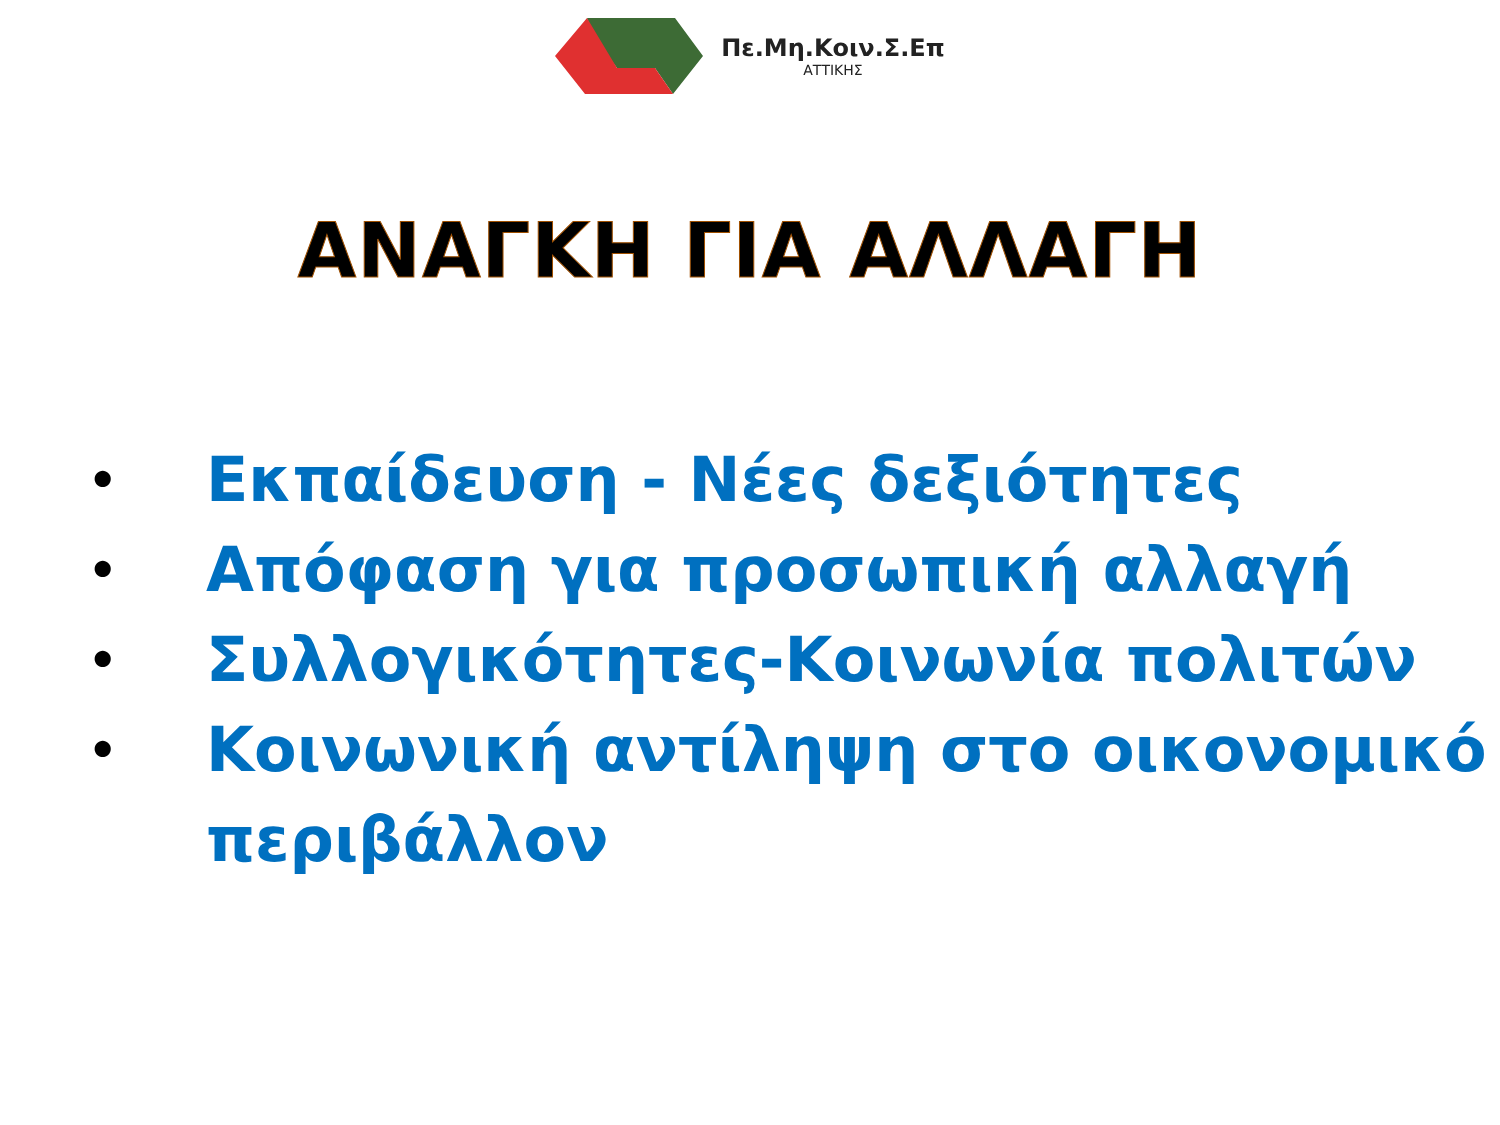Πε.Μη.Κοιν.Σ.Επ
ΑΤΤΙΚΗΣ
ΑΝΑΓΚΗ ΓΙΑ ΑΛΛΑΓΗ
• Εκπαίδευση - Νέες δεξιότητες
• Απόφαση για προσωπική αλλαγή
• Συλλογικότητες-Κοινωνία πολιτών
• Κοινωνική αντίληψη στο οικονομικό περιβάλλον